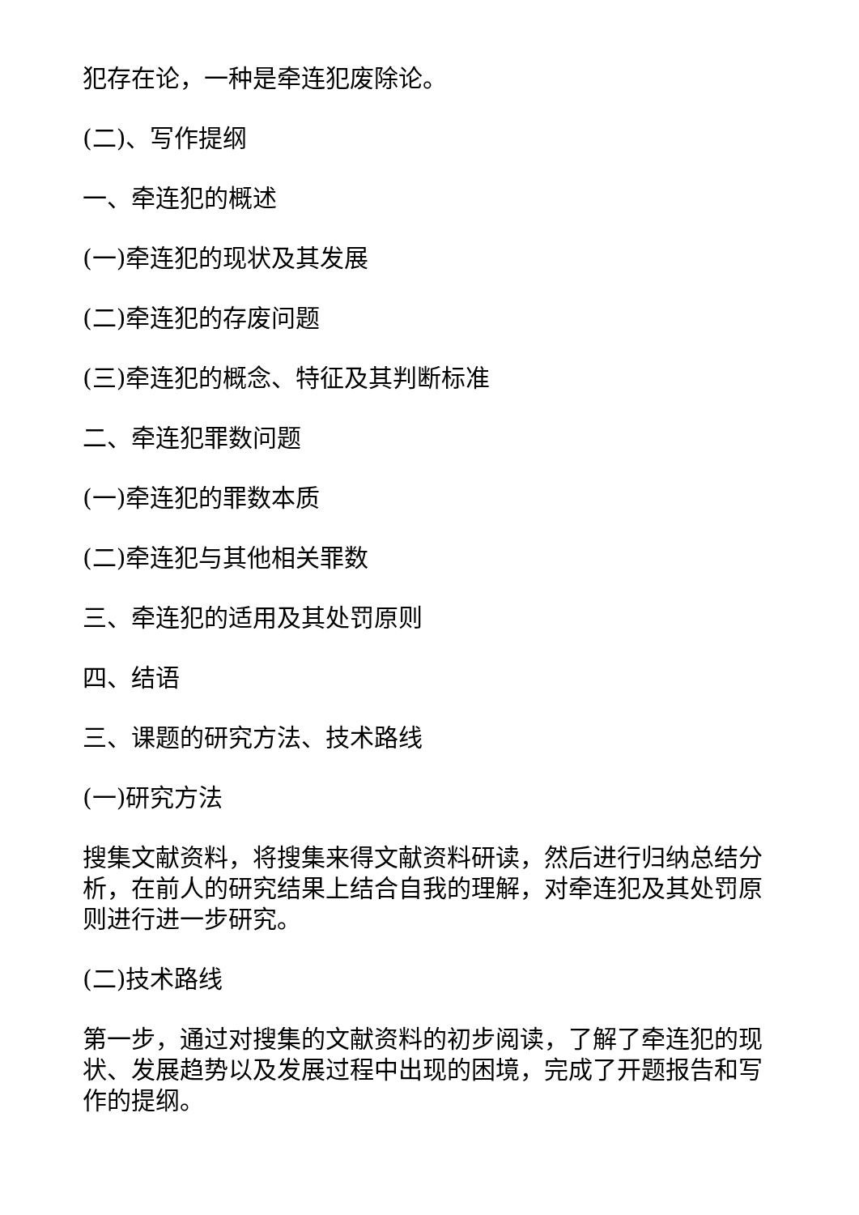犯存在论，一种是牵连犯废除论。
(二)、写作提纲
一、牵连犯的概述
(一)牵连犯的现状及其发展
(二)牵连犯的存废问题
(三)牵连犯的概念、特征及其判断标准
二、牵连犯罪数问题
(一)牵连犯的罪数本质
(二)牵连犯与其他相关罪数
三、牵连犯的适用及其处罚原则
四、结语
三、课题的研究方法、技术路线
(一)研究方法
搜集文献资料，将搜集来得文献资料研读，然后进行归纳总结分析，在前人的研究结果上结合自我的理解，对牵连犯及其处罚原则进行进一步研究。
(二)技术路线
第一步，通过对搜集的文献资料的初步阅读，了解了牵连犯的现状、发展趋势以及发展过程中出现的困境，完成了开题报告和写作的提纲。